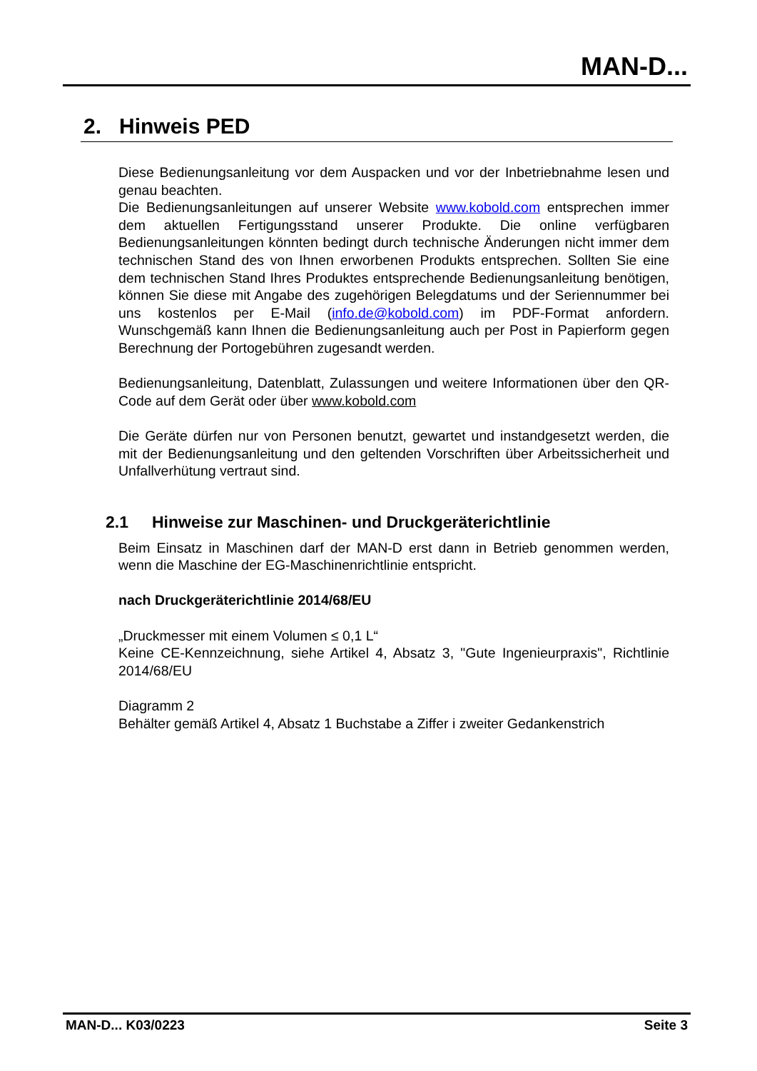MAN-D...
2. Hinweis PED
Diese Bedienungsanleitung vor dem Auspacken und vor der Inbetriebnahme lesen und genau beachten.
Die Bedienungsanleitungen auf unserer Website www.kobold.com entsprechen immer dem aktuellen Fertigungsstand unserer Produkte. Die online verfügbaren Bedienungsanleitungen könnten bedingt durch technische Änderungen nicht immer dem technischen Stand des von Ihnen erworbenen Produkts entsprechen. Sollten Sie eine dem technischen Stand Ihres Produktes entsprechende Bedienungsanleitung benötigen, können Sie diese mit Angabe des zugehörigen Belegdatums und der Seriennummer bei uns kostenlos per E-Mail (info.de@kobold.com) im PDF-Format anfordern. Wunschgemäß kann Ihnen die Bedienungsanleitung auch per Post in Papierform gegen Berechnung der Portogebühren zugesandt werden.
Bedienungsanleitung, Datenblatt, Zulassungen und weitere Informationen über den QR-Code auf dem Gerät oder über www.kobold.com
Die Geräte dürfen nur von Personen benutzt, gewartet und instandgesetzt werden, die mit der Bedienungsanleitung und den geltenden Vorschriften über Arbeitssicherheit und Unfallverhütung vertraut sind.
2.1 Hinweise zur Maschinen- und Druckgeräterichtlinie
Beim Einsatz in Maschinen darf der MAN-D erst dann in Betrieb genommen werden, wenn die Maschine der EG-Maschinenrichtlinie entspricht.
nach Druckgeräterichtlinie 2014/68/EU
„Druckmesser mit einem Volumen ≤ 0,1 L“
Keine CE-Kennzeichnung, siehe Artikel 4, Absatz 3, "Gute Ingenieurpraxis", Richtlinie 2014/68/EU
Diagramm 2
Behälter gemäß Artikel 4, Absatz 1 Buchstabe a Ziffer i zweiter Gedankenstrich
MAN-D... K03/0223 Seite 3